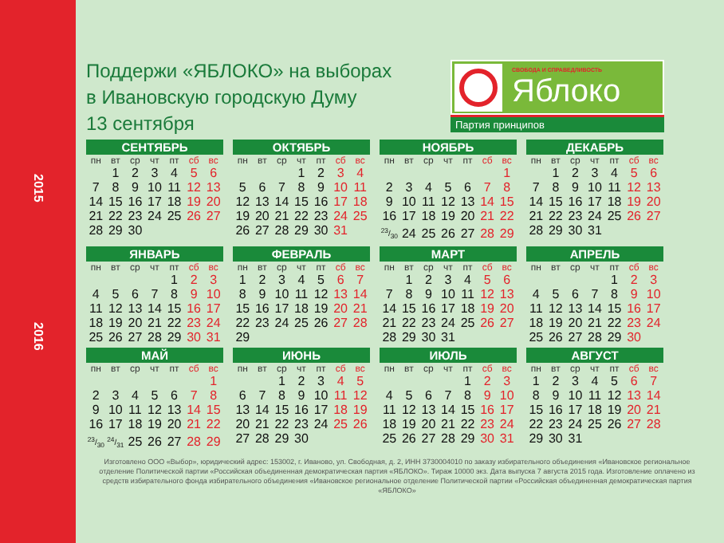2015
2016
Поддержи «ЯБЛОКО» на выборах
в Ивановскую городскую Думу
13 сентября
СВОБОДА И СПРАВЕДЛИВОСТЬ
Яблоко
Партия принципов
СЕНТЯБРЬ
| пн | вт | ср | чт | пт | сб | вс |
| --- | --- | --- | --- | --- | --- | --- |
| | 1 | 2 | 3 | 4 | 5 | 6 |
| 7 | 8 | 9 | 10 | 11 | 12 | 13 |
| 14 | 15 | 16 | 17 | 18 | 19 | 20 |
| 21 | 22 | 23 | 24 | 25 | 26 | 27 |
| 28 | 29 | 30 | | | | |
ОКТЯБРЬ
| пн | вт | ср | чт | пт | сб | вс |
| --- | --- | --- | --- | --- | --- | --- |
| | | | 1 | 2 | 3 | 4 |
| 5 | 6 | 7 | 8 | 9 | 10 | 11 |
| 12 | 13 | 14 | 15 | 16 | 17 | 18 |
| 19 | 20 | 21 | 22 | 23 | 24 | 25 |
| 26 | 27 | 28 | 29 | 30 | 31 | |
НОЯБРЬ
| пн | вт | ср | чт | пт | сб | вс |
| --- | --- | --- | --- | --- | --- | --- |
| | | | | | | 1 |
| 2 | 3 | 4 | 5 | 6 | 7 | 8 |
| 9 | 10 | 11 | 12 | 13 | 14 | 15 |
| 16 | 17 | 18 | 19 | 20 | 21 | 22 |
| 23/30 | 24 | 25 | 26 | 27 | 28 | 29 |
ДЕКАБРЬ
| пн | вт | ср | чт | пт | сб | вс |
| --- | --- | --- | --- | --- | --- | --- |
| | 1 | 2 | 3 | 4 | 5 | 6 |
| 7 | 8 | 9 | 10 | 11 | 12 | 13 |
| 14 | 15 | 16 | 17 | 18 | 19 | 20 |
| 21 | 22 | 23 | 24 | 25 | 26 | 27 |
| 28 | 29 | 30 | 31 | | | |
ЯНВАРЬ
| пн | вт | ср | чт | пт | сб | вс |
| --- | --- | --- | --- | --- | --- | --- |
| | | | | 1 | 2 | 3 |
| 4 | 5 | 6 | 7 | 8 | 9 | 10 |
| 11 | 12 | 13 | 14 | 15 | 16 | 17 |
| 18 | 19 | 20 | 21 | 22 | 23 | 24 |
| 25 | 26 | 27 | 28 | 29 | 30 | 31 |
ФЕВРАЛЬ
| пн | вт | ср | чт | пт | сб | вс |
| --- | --- | --- | --- | --- | --- | --- |
| 1 | 2 | 3 | 4 | 5 | 6 | 7 |
| 8 | 9 | 10 | 11 | 12 | 13 | 14 |
| 15 | 16 | 17 | 18 | 19 | 20 | 21 |
| 22 | 23 | 24 | 25 | 26 | 27 | 28 |
| 29 | | | | | | |
МАРТ
| пн | вт | ср | чт | пт | сб | вс |
| --- | --- | --- | --- | --- | --- | --- |
| | 1 | 2 | 3 | 4 | 5 | 6 |
| 7 | 8 | 9 | 10 | 11 | 12 | 13 |
| 14 | 15 | 16 | 17 | 18 | 19 | 20 |
| 21 | 22 | 23 | 24 | 25 | 26 | 27 |
| 28 | 29 | 30 | 31 | | | |
АПРЕЛЬ
| пн | вт | ср | чт | пт | сб | вс |
| --- | --- | --- | --- | --- | --- | --- |
| | | | | 1 | 2 | 3 |
| 4 | 5 | 6 | 7 | 8 | 9 | 10 |
| 11 | 12 | 13 | 14 | 15 | 16 | 17 |
| 18 | 19 | 20 | 21 | 22 | 23 | 24 |
| 25 | 26 | 27 | 28 | 29 | 30 | |
МАЙ
| пн | вт | ср | чт | пт | сб | вс |
| --- | --- | --- | --- | --- | --- | --- |
| | | | | | | 1 |
| 2 | 3 | 4 | 5 | 6 | 7 | 8 |
| 9 | 10 | 11 | 12 | 13 | 14 | 15 |
| 16 | 17 | 18 | 19 | 20 | 21 | 22 |
| 23/30 | 24/31 | 25 | 26 | 27 | 28 | 29 |
ИЮНЬ
| пн | вт | ср | чт | пт | сб | вс |
| --- | --- | --- | --- | --- | --- | --- |
| | | 1 | 2 | 3 | 4 | 5 |
| 6 | 7 | 8 | 9 | 10 | 11 | 12 |
| 13 | 14 | 15 | 16 | 17 | 18 | 19 |
| 20 | 21 | 22 | 23 | 24 | 25 | 26 |
| 27 | 28 | 29 | 30 | | | |
ИЮЛЬ
| пн | вт | ср | чт | пт | сб | вс |
| --- | --- | --- | --- | --- | --- | --- |
| | | | | 1 | 2 | 3 |
| 4 | 5 | 6 | 7 | 8 | 9 | 10 |
| 11 | 12 | 13 | 14 | 15 | 16 | 17 |
| 18 | 19 | 20 | 21 | 22 | 23 | 24 |
| 25 | 26 | 27 | 28 | 29 | 30 | 31 |
АВГУСТ
| пн | вт | ср | чт | пт | сб | вс |
| --- | --- | --- | --- | --- | --- | --- |
| 1 | 2 | 3 | 4 | 5 | 6 | 7 |
| 8 | 9 | 10 | 11 | 12 | 13 | 14 |
| 15 | 16 | 17 | 18 | 19 | 20 | 21 |
| 22 | 23 | 24 | 25 | 26 | 27 | 28 |
| 29 | 30 | 31 | | | | |
Изготовлено ООО «Выбор», юридический адрес: 153002, г. Иваново, ул. Свободная, д. 2, ИНН 3730004010 по заказу избирательного объединения «Ивановское региональное отделение Политической партии «Российская объединенная демократическая партия «ЯБЛОКО». Тираж 10000 экз. Дата выпуска 7 августа 2015 года. Изготовление оплачено из средств избирательного фонда избирательного объединения «Ивановское региональное отделение Политической партии «Российская объединенная демократическая партия «ЯБЛОКО»